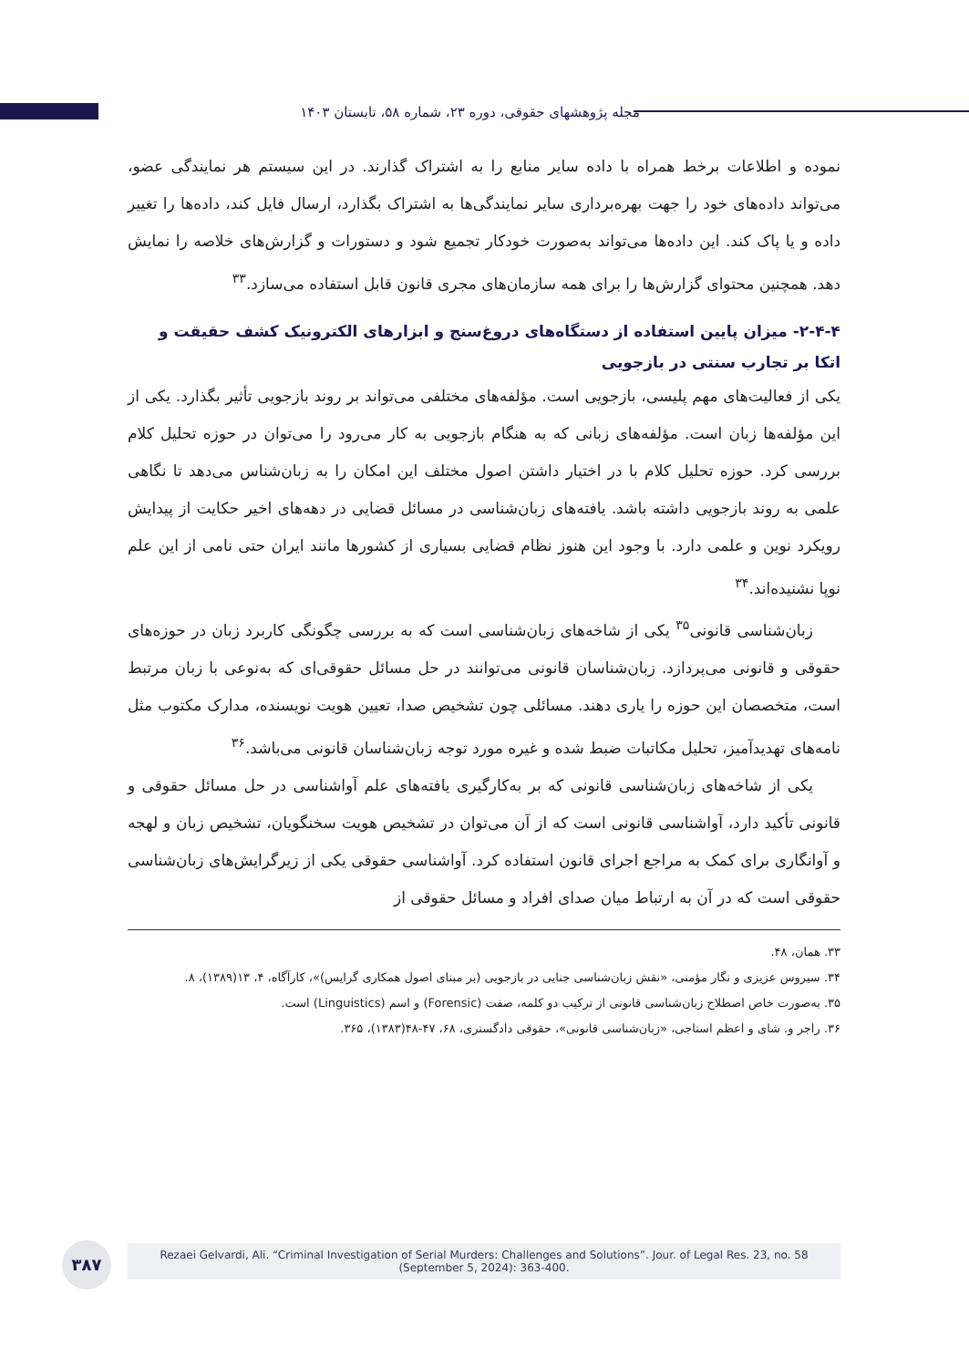مجله پژوهشهای حقوقی، دوره ۲۳، شماره ۵۸، تابستان ۱۴۰۳
نموده و اطلاعات برخط همراه با داده سایر منابع را به اشتراک گذارند. در این سیستم هر نمایندگی عضو، می‌تواند داده‌های خود را جهت بهره‌برداری سایر نمایندگی‌ها به اشتراک بگذارد، ارسال فایل کند، داده‌ها را تغییر داده و یا پاک کند. این داده‌ها می‌تواند به‌صورت خودکار تجمیع شود و دستورات و گزارش‌های خلاصه را نمایش دهد. همچنین محتوای گزارش‌ها را برای همه سازمان‌های مجری قانون قابل استفاده می‌سازد.<sup>۳۳</sup>
۲-۴-۴- میزان پایین استفاده از دستگاه‌های دروغ‌سنج و ابزارهای الکترونیک کشف حقیقت و اتکا بر تجارب سنتی در بازجویی
یکی از فعالیت‌های مهم پلیسی، بازجویی است. مؤلفه‌های مختلفی می‌تواند بر روند بازجویی تأثیر بگذارد. یکی از این مؤلفه‌ها زبان است. مؤلفه‌های زبانی که به هنگام بازجویی به کار می‌رود را می‌توان در حوزه تحلیل کلام بررسی کرد. حوزه تحلیل کلام با در اختیار داشتن اصول مختلف این امکان را به زبان‌شناس می‌دهد تا نگاهی علمی به روند بازجویی داشته باشد. یافته‌های زبان‌شناسی در مسائل قضایی در دهه‌های اخیر حکایت از پیدایش رویکرد نوین و علمی دارد. با وجود این هنوز نظام قضایی بسیاری از کشورها مانند ایران حتی نامی از این علم نوپا نشنیده‌اند.<sup>۳۴</sup>
زبان‌شناسی قانونی<sup>۳۵</sup> یکی از شاخه‌های زبان‌شناسی است که به بررسی چگونگی کاربرد زبان در حوزه‌های حقوقی و قانونی می‌پردازد. زبان‌شناسان قانونی می‌توانند در حل مسائل حقوقی‌ای که به‌نوعی با زبان مرتبط است، متخصصان این حوزه را یاری دهند. مسائلی چون تشخیص صدا، تعیین هویت نویسنده، مدارک مکتوب مثل نامه‌های تهدیدآمیز، تحلیل مکاتبات ضبط شده و غیره مورد توجه زبان‌شناسان قانونی می‌باشد.<sup>۳۶</sup>
یکی از شاخه‌های زبان‌شناسی قانونی که بر به‌کارگیری یافته‌های علم آواشناسی در حل مسائل حقوقی و قانونی تأکید دارد، آواشناسی قانونی است که از آن می‌توان در تشخیص هویت سخنگویان، تشخیص زبان و لهجه و آوانگاری برای کمک به مراجع اجرای قانون استفاده کرد. آواشناسی حقوقی یکی از زیرگرایش‌های زبان‌شناسی حقوقی است که در آن به ارتباط میان صدای افراد و مسائل حقوقی از
۳۳. همان، ۴۸.
۳۴. سیروس عزیزی و نگار مؤمنی، «نقش زبان‌شناسی جنایی در بازجویی (بر مبنای اصول همکاری گرایس)»، کارآگاه، ۴، ۱۳(۱۳۸۹)، ۸.
۳۵. به‌صورت خاص اصطلاح زبان‌شناسی قانونی از ترکیب دو کلمه، صفت (Forensic) و اسم (Linguistics) است.
۳۶. راجر و. شای و اعظم استاجی، «زبان‌شناسی قانونی»، حقوقی دادگستری، ۶۸، ۴۷-۴۸(۱۳۸۳)، ۳۶۵.
۳۸۷
Rezaei Gelvardi, Ali. “Criminal Investigation of Serial Murders: Challenges and Solutions”. Jour. of Legal Res. 23, no. 58
(September 5, 2024): 363-400.